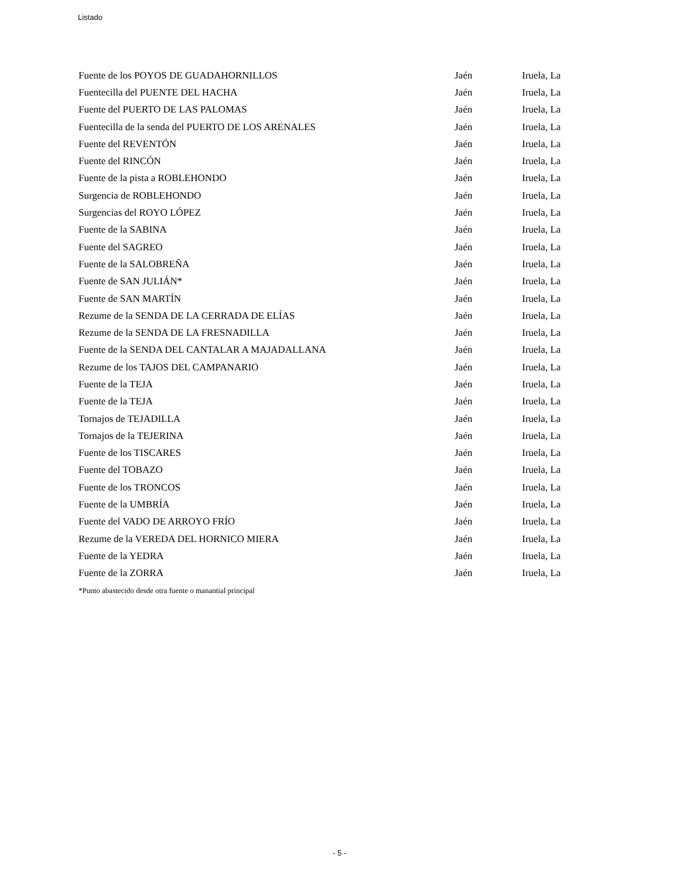Listado
| Fuente de los POYOS DE GUADAHORNILLOS | Jaén | Iruela, La |
| Fuentecilla del PUENTE DEL HACHA | Jaén | Iruela, La |
| Fuente del PUERTO DE LAS PALOMAS | Jaén | Iruela, La |
| Fuentecilla de la senda del PUERTO DE LOS ARENALES | Jaén | Iruela, La |
| Fuente del REVENTÓN | Jaén | Iruela, La |
| Fuente del RINCÓN | Jaén | Iruela, La |
| Fuente de la pista a ROBLEHONDO | Jaén | Iruela, La |
| Surgencia de ROBLEHONDO | Jaén | Iruela, La |
| Surgencias del ROYO LÓPEZ | Jaén | Iruela, La |
| Fuente de la SABINA | Jaén | Iruela, La |
| Fuente del SAGREO | Jaén | Iruela, La |
| Fuente de la SALOBREÑA | Jaén | Iruela, La |
| Fuente de SAN JULIÁN* | Jaén | Iruela, La |
| Fuente de SAN MARTÍN | Jaén | Iruela, La |
| Rezume de la SENDA DE LA CERRADA DE ELÍAS | Jaén | Iruela, La |
| Rezume de la SENDA DE LA FRESNADILLA | Jaén | Iruela, La |
| Fuente de la SENDA DEL CANTALAR A MAJADALLANA | Jaén | Iruela, La |
| Rezume de los TAJOS DEL CAMPANARIO | Jaén | Iruela, La |
| Fuente de la TEJA | Jaén | Iruela, La |
| Fuente de la TEJA | Jaén | Iruela, La |
| Tornajos de TEJADILLA | Jaén | Iruela, La |
| Tornajos de la TEJERINA | Jaén | Iruela, La |
| Fuente de los TISCARES | Jaén | Iruela, La |
| Fuente del TOBAZO | Jaén | Iruela, La |
| Fuente de los TRONCOS | Jaén | Iruela, La |
| Fuente de la UMBRÍA | Jaén | Iruela, La |
| Fuente del VADO DE ARROYO FRÍO | Jaén | Iruela, La |
| Rezume de la VEREDA DEL HORNICO MIERA | Jaén | Iruela, La |
| Fuente de la YEDRA | Jaén | Iruela, La |
| Fuente de la ZORRA | Jaén | Iruela, La |
*Punto abastecido desde otra fuente o manantial principal
- 5 -